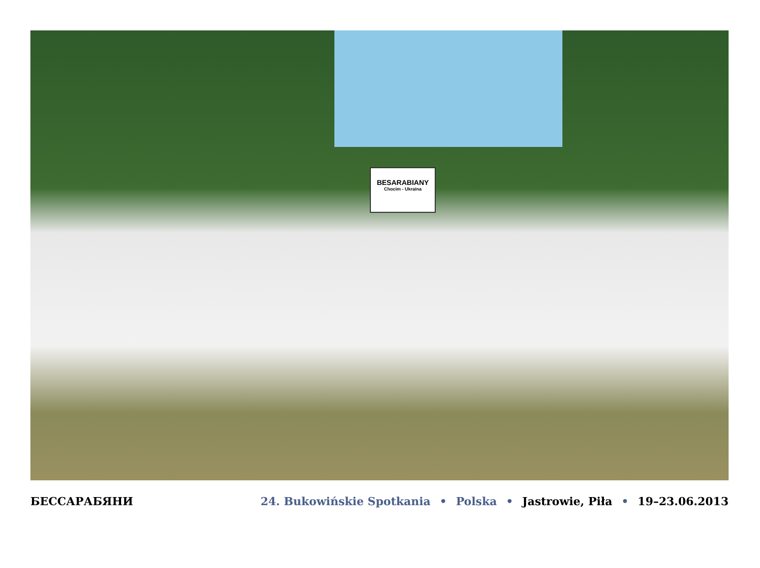BESARABIANY
Chocim - Ukraina
БЕССАРАБЯНИ 24. Bukowińskie Spotkania • Polska • Jastrowie, Piła • 19–23.06.2013